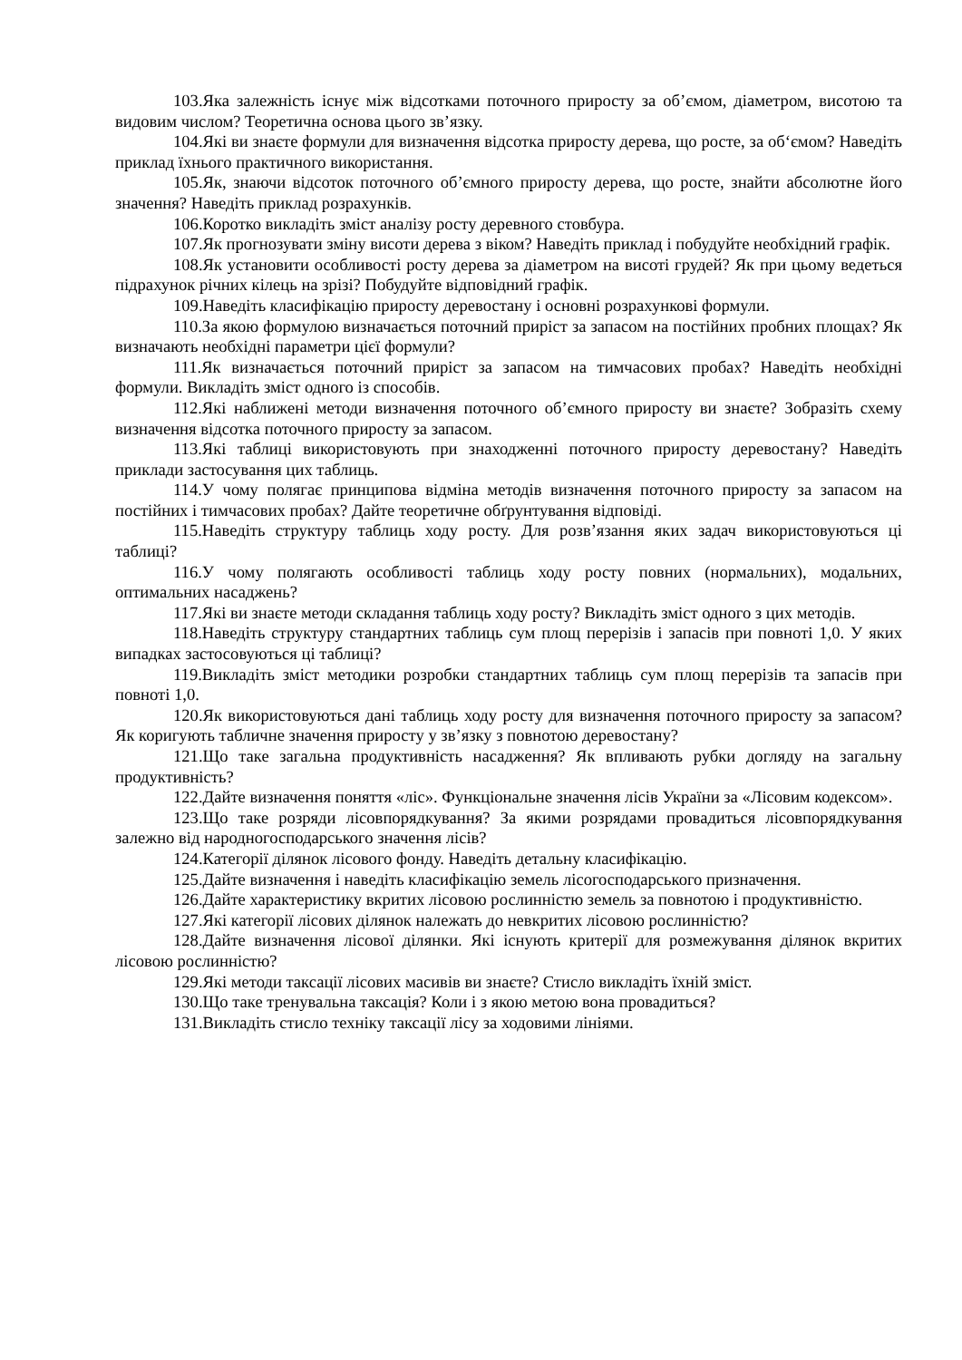103.Яка залежність існує між відсотками поточного приросту за об’ємом, діаметром, висотою та видовим числом? Теоретична основа цього зв’язку.
104.Які ви знаєте формули для визначення відсотка приросту дерева, що росте, за об‘ємом? Наведіть приклад їхнього практичного використання.
105.Як, знаючи відсоток поточного об’ємного приросту дерева, що росте, знайти абсолютне його значення? Наведіть приклад розрахунків.
106.Коротко викладіть зміст аналізу росту деревного стовбура.
107.Як прогнозувати зміну висоти дерева з віком? Наведіть приклад і побудуйте необхідний графік.
108.Як установити особливості росту дерева за діаметром на висоті грудей? Як при цьому ведеться підрахунок річних кілець на зрізі? Побудуйте відповідний графік.
109.Наведіть класифікацію приросту деревостану і основні розрахункові формули.
110.За якою формулою визначається поточний приріст за запасом на постійних пробних площах? Як визначають необхідні параметри цієї формули?
111.Як визначається поточний приріст за запасом на тимчасових пробах? Наведіть необхідні формули. Викладіть зміст одного із способів.
112.Які наближені методи визначення поточного об’ємного приросту ви знаєте? Зобразіть схему визначення відсотка поточного приросту за запасом.
113.Які таблиці використовують при знаходженні поточного приросту деревостану? Наведіть приклади застосування цих таблиць.
114.У чому полягає принципова відміна методів визначення поточного приросту за запасом на постійних і тимчасових пробах? Дайте теоретичне обґрунтування відповіді.
115.Наведіть структуру таблиць ходу росту. Для розв’язання яких задач використовуються ці таблиці?
116.У чому полягають особливості таблиць ходу росту повних (нормальних), модальних, оптимальних насаджень?
117.Які ви знаєте методи складання таблиць ходу росту? Викладіть зміст одного з цих методів.
118.Наведіть структуру стандартних таблиць сум площ перерізів і запасів при повноті 1,0. У яких випадках застосовуються ці таблиці?
119.Викладіть зміст методики розробки стандартних таблиць сум площ перерізів та запасів при повноті 1,0.
120.Як використовуються дані таблиць ходу росту для визначення поточного приросту за запасом? Як коригують табличне значення приросту у зв’язку з повнотою деревостану?
121.Що таке загальна продуктивність насадження? Як впливають рубки догляду на загальну продуктивність?
122.Дайте визначення поняття «ліс». Функціональне значення лісів України за «Лісовим кодексом».
123.Що таке розряди лісовпорядкування? За якими розрядами провадиться лісовпорядкування залежно від народногосподарського значення лісів?
124.Категорії ділянок лісового фонду. Наведіть детальну класифікацію.
125.Дайте визначення і наведіть класифікацію земель лісогосподарського призначення.
126.Дайте характеристику вкритих лісовою рослинністю земель за повнотою і продуктивністю.
127.Які категорії лісових ділянок належать до невкритих лісовою рослинністю?
128.Дайте визначення лісової ділянки. Які існують критерії для розмежування ділянок вкритих лісовою рослинністю?
129.Які методи таксації лісових масивів ви знаєте? Стисло викладіть їхній зміст.
130.Що таке тренувальна таксація? Коли і з якою метою вона провадиться?
131.Викладіть стисло техніку таксації лісу за ходовими лініями.